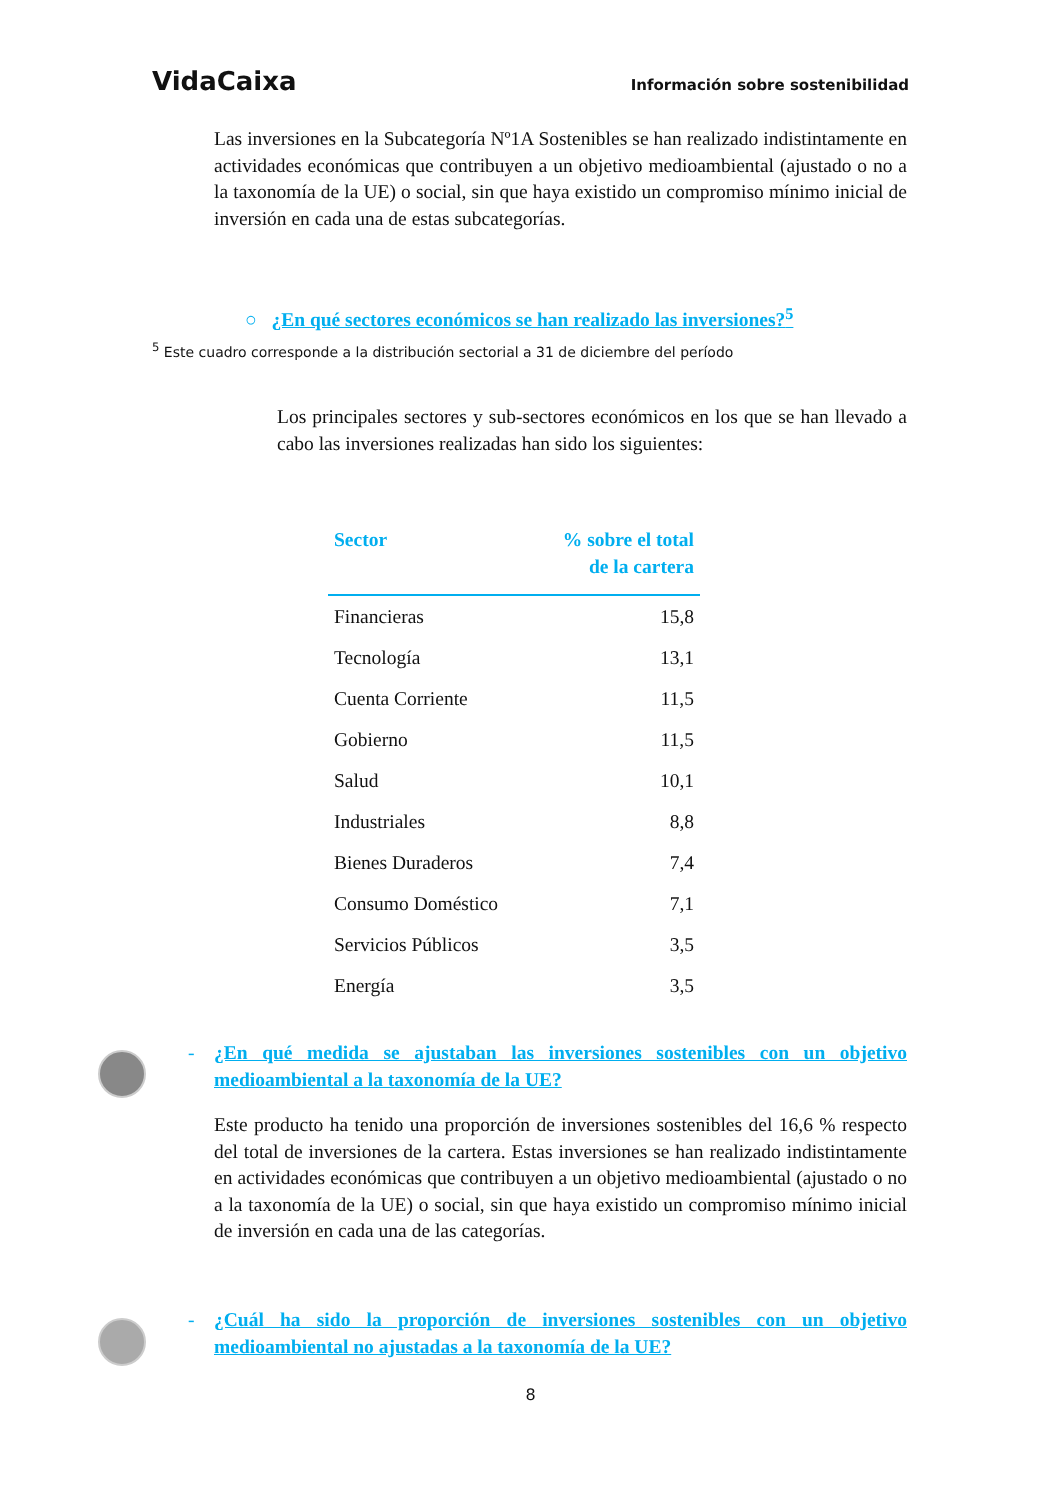VidaCaixa Información sobre sostenibilidad
Las inversiones en la Subcategoría Nº1A Sostenibles se han realizado indistintamente en actividades económicas que contribuyen a un objetivo medioambiental (ajustado o no a la taxonomía de la UE) o social, sin que haya existido un compromiso mínimo inicial de inversión en cada una de estas subcategorías.
○ ¿En qué sectores económicos se han realizado las inversiones?<sup>5</sup>
<sup>5</sup> Este cuadro corresponde a la distribución sectorial a 31 de diciembre del período
Los principales sectores y sub-sectores económicos en los que se han llevado a cabo las inversiones realizadas han sido los siguientes:
| Sector | % sobre el total de la cartera |
| --- | --- |
| Financieras | 15,8 |
| Tecnología | 13,1 |
| Cuenta Corriente | 11,5 |
| Gobierno | 11,5 |
| Salud | 10,1 |
| Industriales | 8,8 |
| Bienes Duraderos | 7,4 |
| Consumo Doméstico | 7,1 |
| Servicios Públicos | 3,5 |
| Energía | 3,5 |
- ¿En qué medida se ajustaban las inversiones sostenibles con un objetivo medioambiental a la taxonomía de la UE?
Este producto ha tenido una proporción de inversiones sostenibles del 16,6 % respecto del total de inversiones de la cartera. Estas inversiones se han realizado indistintamente en actividades económicas que contribuyen a un objetivo medioambiental (ajustado o no a la taxonomía de la UE) o social, sin que haya existido un compromiso mínimo inicial de inversión en cada una de las categorías.
- ¿Cuál ha sido la proporción de inversiones sostenibles con un objetivo medioambiental no ajustadas a la taxonomía de la UE?
8